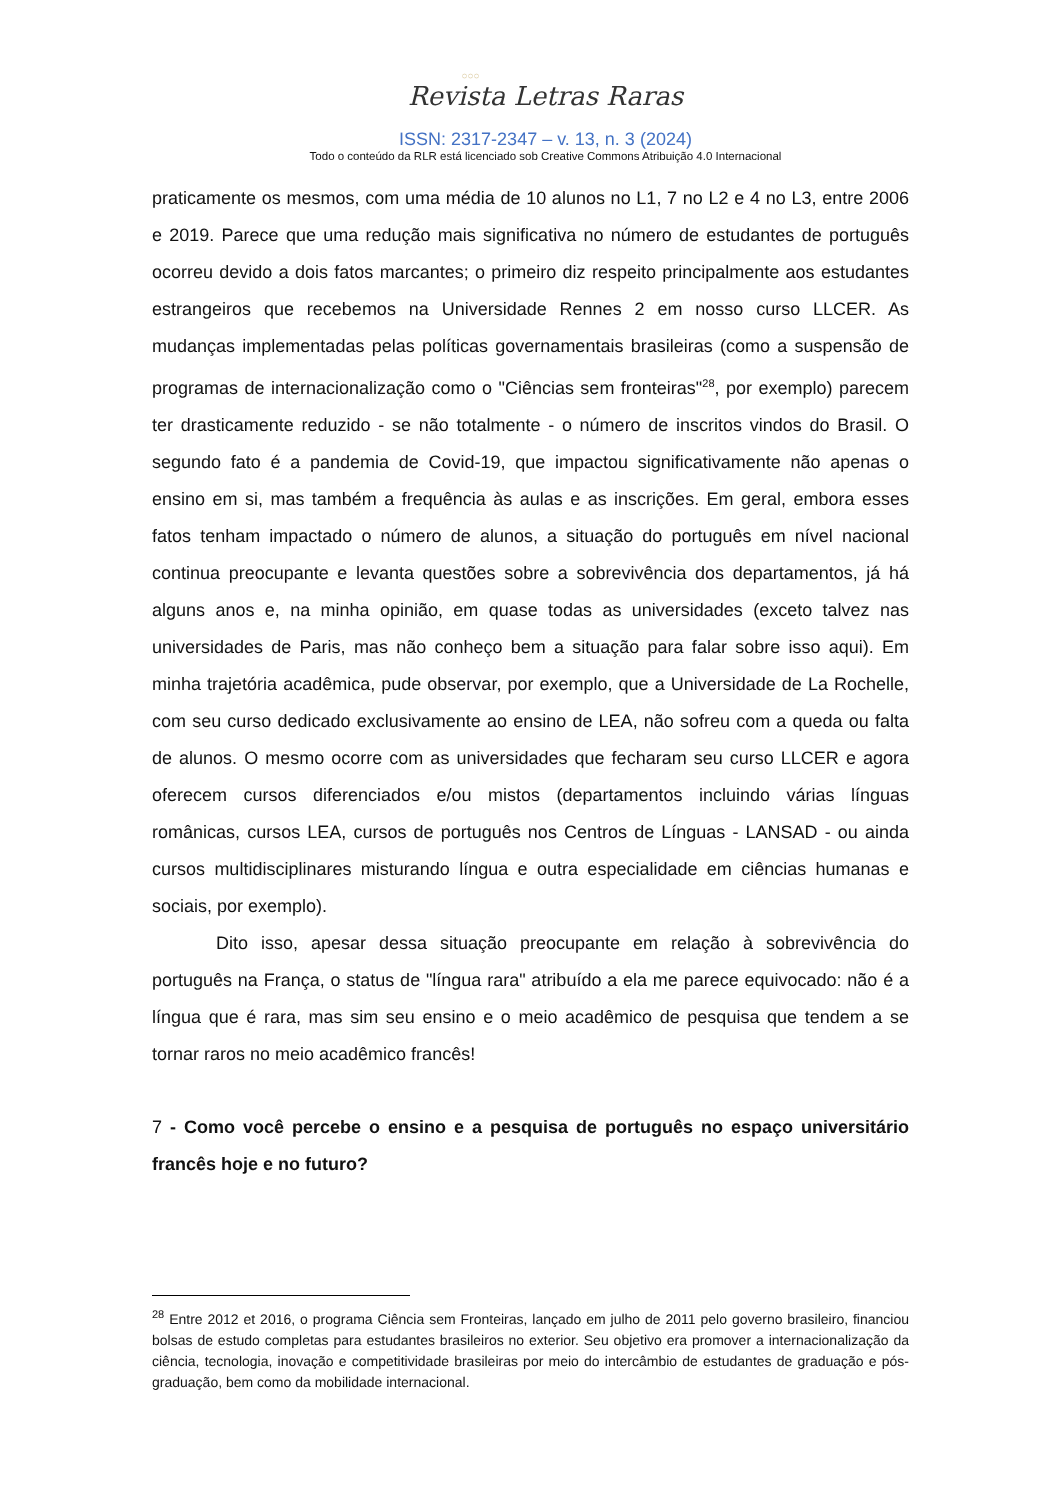○○○
Revista Letras Raras
ISSN: 2317-2347 – v. 13, n. 3 (2024)
Todo o conteúdo da RLR está licenciado sob Creative Commons Atribuição 4.0 Internacional
praticamente os mesmos, com uma média de 10 alunos no L1, 7 no L2 e 4 no L3, entre 2006 e 2019. Parece que uma redução mais significativa no número de estudantes de português ocorreu devido a dois fatos marcantes; o primeiro diz respeito principalmente aos estudantes estrangeiros que recebemos na Universidade Rennes 2 em nosso curso LLCER. As mudanças implementadas pelas políticas governamentais brasileiras (como a suspensão de programas de internacionalização como o "Ciências sem fronteiras"<sup>28</sup>, por exemplo) parecem ter drasticamente reduzido - se não totalmente - o número de inscritos vindos do Brasil. O segundo fato é a pandemia de Covid-19, que impactou significativamente não apenas o ensino em si, mas também a frequência às aulas e as inscrições. Em geral, embora esses fatos tenham impactado o número de alunos, a situação do português em nível nacional continua preocupante e levanta questões sobre a sobrevivência dos departamentos, já há alguns anos e, na minha opinião, em quase todas as universidades (exceto talvez nas universidades de Paris, mas não conheço bem a situação para falar sobre isso aqui). Em minha trajetória acadêmica, pude observar, por exemplo, que a Universidade de La Rochelle, com seu curso dedicado exclusivamente ao ensino de LEA, não sofreu com a queda ou falta de alunos. O mesmo ocorre com as universidades que fecharam seu curso LLCER e agora oferecem cursos diferenciados e/ou mistos (departamentos incluindo várias línguas românicas, cursos LEA, cursos de português nos Centros de Línguas - LANSAD - ou ainda cursos multidisciplinares misturando língua e outra especialidade em ciências humanas e sociais, por exemplo).
Dito isso, apesar dessa situação preocupante em relação à sobrevivência do português na França, o status de "língua rara" atribuído a ela me parece equivocado: não é a língua que é rara, mas sim seu ensino e o meio acadêmico de pesquisa que tendem a se tornar raros no meio acadêmico francês!
7 - Como você percebe o ensino e a pesquisa de português no espaço universitário francês hoje e no futuro?
<sup>28</sup> Entre 2012 et 2016, o programa Ciência sem Fronteiras, lançado em julho de 2011 pelo governo brasileiro, financiou bolsas de estudo completas para estudantes brasileiros no exterior. Seu objetivo era promover a internacionalização da ciência, tecnologia, inovação e competitividade brasileiras por meio do intercâmbio de estudantes de graduação e pós-graduação, bem como da mobilidade internacional.